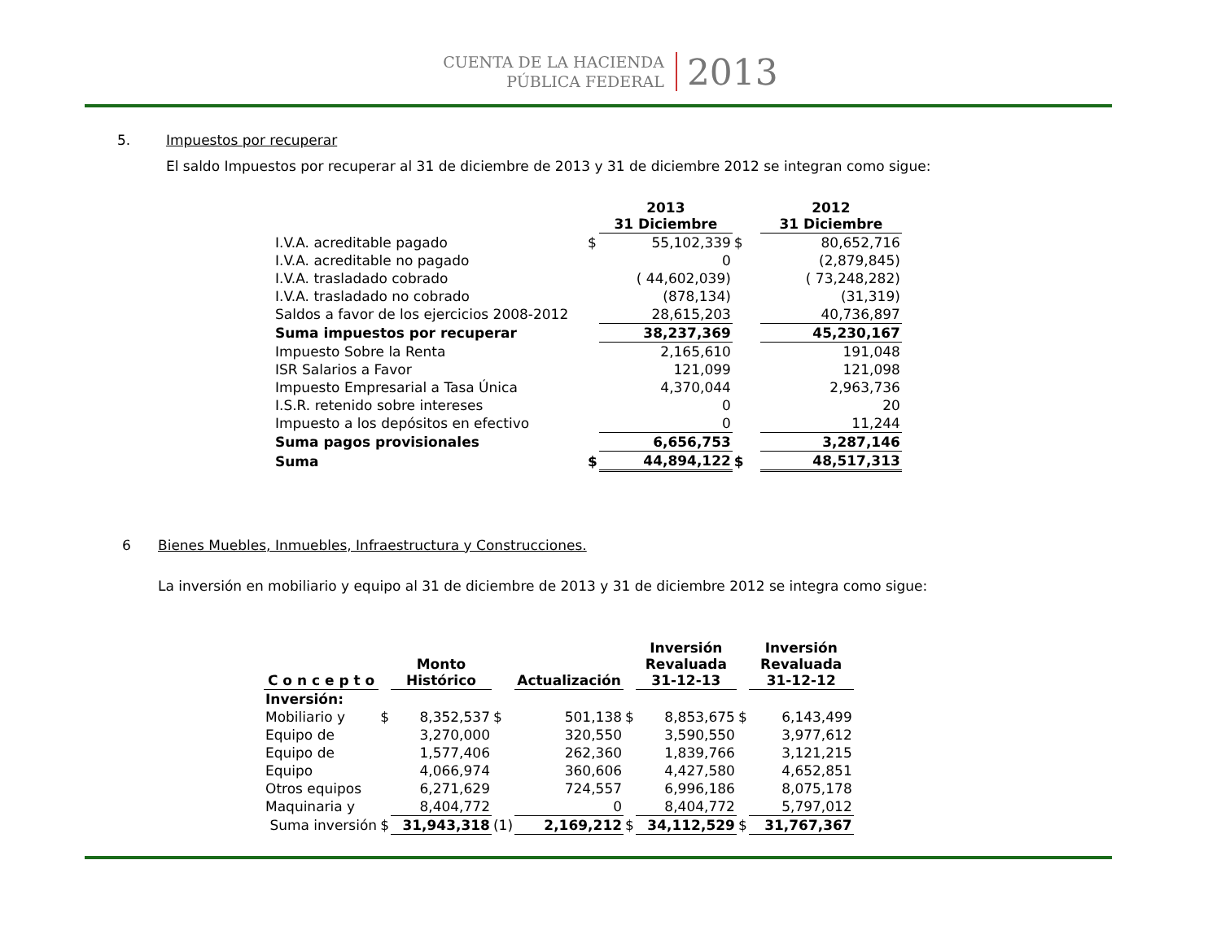CUENTA DE LA HACIENDA
PÚBLICA FEDERAL
2013
5. Impuestos por recuperar
El saldo Impuestos por recuperar al 31 de diciembre de 2013 y 31 de diciembre 2012 se integran como sigue:
| | | 2013 31 Diciembre | | 2012 31 Diciembre |
| --- | --- | --- | --- | --- |
| I.V.A. acreditable pagado | $ | 55,102,339 | $ | 80,652,716 |
| I.V.A. acreditable no pagado | | 0 | | (2,879,845) |
| I.V.A. trasladado cobrado | | ( 44,602,039) | | ( 73,248,282) |
| I.V.A. trasladado no cobrado | | (878,134) | | (31,319) |
| Saldos a favor de los ejercicios 2008-2012 | | 28,615,203 | | 40,736,897 |
| Suma impuestos por recuperar | | 38,237,369 | | 45,230,167 |
| Impuesto Sobre la Renta | | 2,165,610 | | 191,048 |
| ISR Salarios a Favor | | 121,099 | | 121,098 |
| Impuesto Empresarial a Tasa Única | | 4,370,044 | | 2,963,736 |
| I.S.R. retenido sobre intereses | | 0 | | 20 |
| Impuesto a los depósitos en efectivo | | 0 | | 11,244 |
| Suma pagos provisionales | | 6,656,753 | | 3,287,146 |
| Suma | $ | 44,894,122 | $ | 48,517,313 |
6 Bienes Muebles, Inmuebles, Infraestructura y Construcciones.
La inversión en mobiliario y equipo al 31 de diciembre de 2013 y 31 de diciembre 2012 se integra como sigue:
| C o n c e p t o | | Monto Histórico | | Actualización | | Inversión Revaluada 31-12-13 | | Inversión Revaluada 31-12-12 |
| --- | --- | --- | --- | --- | --- | --- | --- | --- |
| Inversión: | | | | | | | | |
| Mobiliario y | $ | 8,352,537 | $ | 501,138 | $ | 8,853,675 | $ | 6,143,499 |
| Equipo de | | 3,270,000 | | 320,550 | | 3,590,550 | | 3,977,612 |
| Equipo de | | 1,577,406 | | 262,360 | | 1,839,766 | | 3,121,215 |
| Equipo | | 4,066,974 | | 360,606 | | 4,427,580 | | 4,652,851 |
| Otros equipos | | 6,271,629 | | 724,557 | | 6,996,186 | | 8,075,178 |
| Maquinaria y | | 8,404,772 | | 0 | | 8,404,772 | | 5,797,012 |
| Suma inversión | $ | 31,943,318 | (1) | 2,169,212 | $ | 34,112,529 | $ | 31,767,367 |